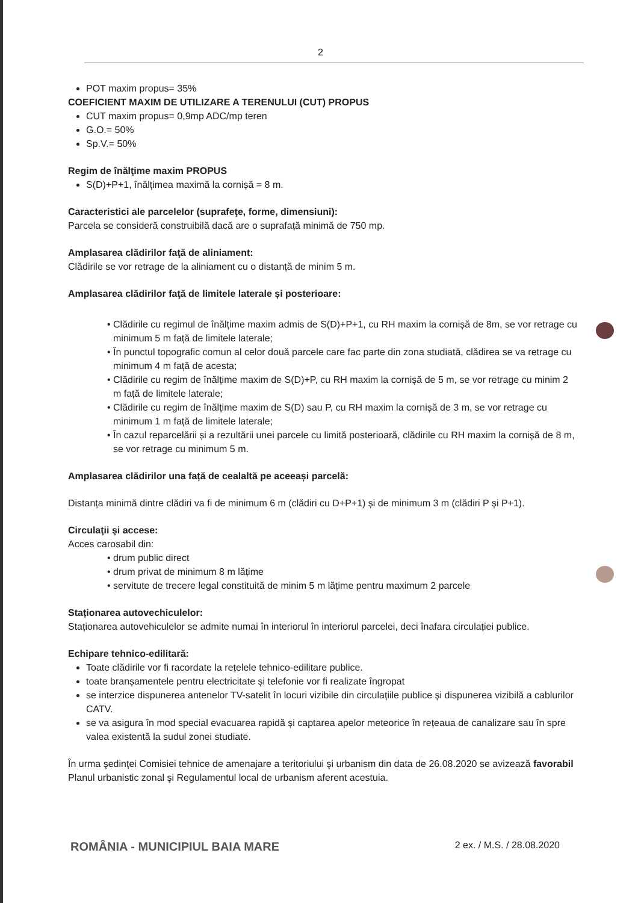2
POT maxim propus= 35%
COEFICIENT MAXIM DE UTILIZARE A TERENULUI (CUT) PROPUS
CUT maxim propus= 0,9mp ADC/mp teren
G.O.= 50%
Sp.V.= 50%
Regim de înălţime maxim PROPUS
S(D)+P+1, înălțimea maximă la cornișă = 8 m.
Caracteristici ale parcelelor (suprafeţe, forme, dimensiuni):
Parcela se consideră construibilă dacă are o suprafață minimă de 750 mp.
Amplasarea clădirilor faţă de aliniament:
Clădirile se vor retrage de la aliniament cu o distanță de minim 5 m.
Amplasarea clădirilor faţă de limitele laterale și posterioare:
• Clădirile cu regimul de înălțime maxim admis de S(D)+P+1, cu RH maxim la cornișă de 8m, se vor retrage cu minimum 5 m față de limitele laterale;
• În punctul topografic comun al celor două parcele care fac parte din zona studiată, clădirea se va retrage cu minimum 4 m față de acesta;
• Clădirile cu regim de înălțime maxim de S(D)+P, cu RH maxim la cornișă de 5 m, se vor retrage cu minim 2 m față de limitele laterale;
• Clădirile cu regim de înălțime maxim de S(D) sau P, cu RH maxim la cornișă de 3 m, se vor retrage cu minimum 1 m față de limitele laterale;
• În cazul reparcelării și a rezultării unei parcele cu limită posterioară, clădirile cu RH maxim la cornișă de 8 m, se vor retrage cu minimum 5 m.
Amplasarea clădirilor una față de cealaltă pe aceeași parcelă:
Distanța minimă dintre clădiri va fi de minimum 6 m (clădiri cu D+P+1) și de minimum 3 m (clădiri P și P+1).
Circulaţii şi accese:
Acces carosabil din:
• drum public direct
• drum privat de minimum 8 m lățime
• servitute de trecere legal constituită de minim 5 m lățime pentru maximum 2 parcele
Staționarea autovechiculelor:
Staționarea autovehiculelor se admite numai în interiorul în interiorul parcelei, deci înafara circulației publice.
Echipare tehnico-edilitară:
Toate clădirile vor fi racordate la rețelele tehnico-edilitare publice.
toate branșamentele pentru electricitate și telefonie vor fi realizate îngropat
se interzice dispunerea antenelor TV-satelit în locuri vizibile din circulațiile publice și dispunerea vizibilă a cablurilor CATV.
se va asigura în mod special evacuarea rapidă și captarea apelor meteorice în rețeaua de canalizare sau în spre valea existentă la sudul zonei studiate.
În urma şedinţei Comisiei tehnice de amenajare a teritoriului şi urbanism din data de 26.08.2020 se avizează favorabil Planul urbanistic zonal şi Regulamentul local de urbanism aferent acestuia.
ROMÂNIA - MUNICIPIUL BAIA MARE 2 ex. / M.S. / 28.08.2020